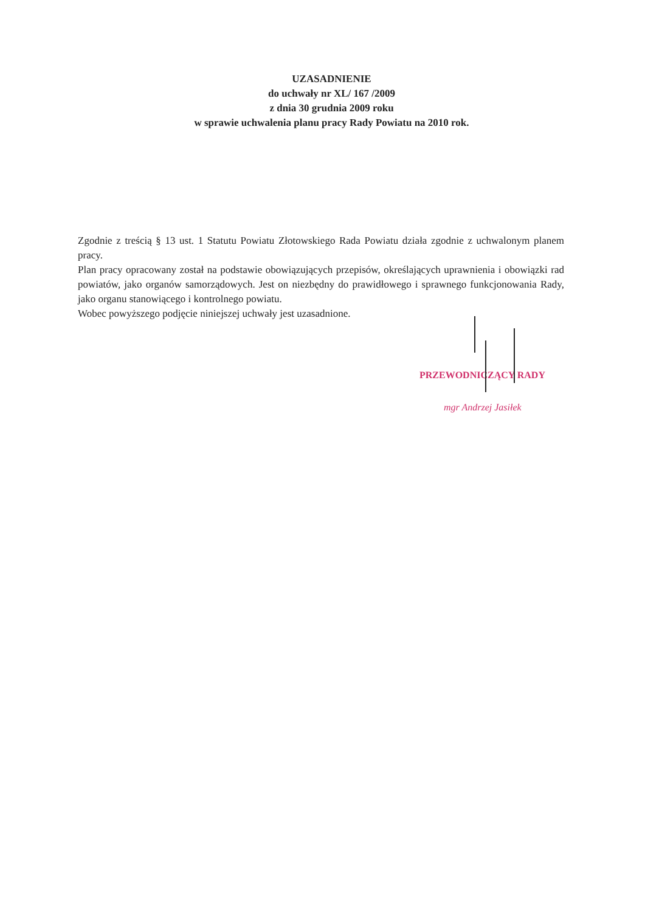UZASADNIENIE
do uchwały nr XL/ 167 /2009
z dnia 30 grudnia 2009 roku
w sprawie uchwalenia planu pracy Rady Powiatu na 2010 rok.
Zgodnie z treścią § 13 ust. 1 Statutu Powiatu Złotowskiego Rada Powiatu działa zgodnie z uchwalonym planem pracy.
Plan pracy opracowany został na podstawie obowiązujących przepisów, określających uprawnienia i obowiązki rad powiatów, jako organów samorządowych. Jest on niezbędny do prawidłowego i sprawnego funkcjonowania Rady, jako organu stanowiącego i kontrolnego powiatu.
Wobec powyższego podjęcie niniejszej uchwały jest uzasadnione.
PRZEWODNICZĄCY RADY
mgr Andrzej Jasiłek